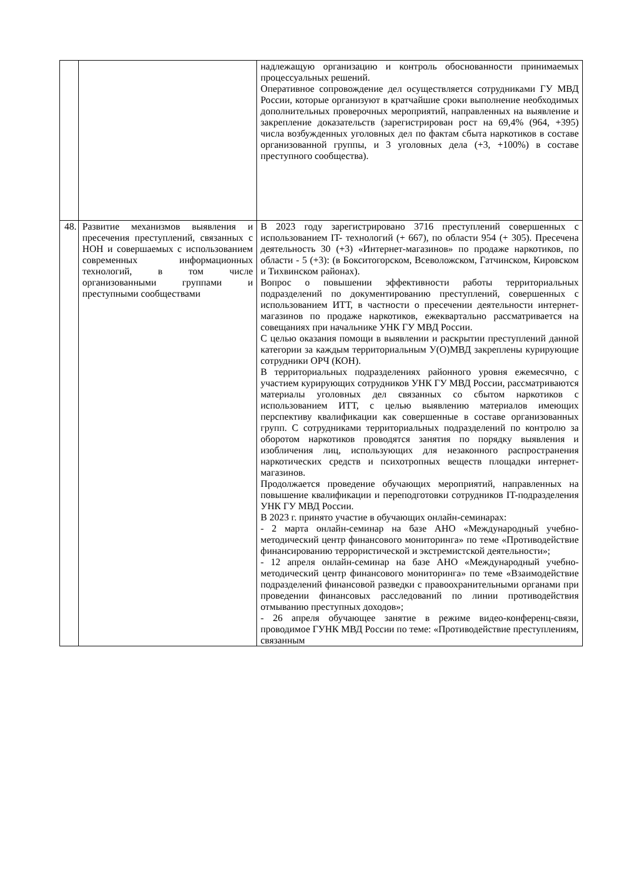| | | надлежащую организацию и контроль обоснованности принимаемых процессуальных решений. Оперативное сопровождение дел осуществляется сотрудниками ГУ МВД России, которые организуют в кратчайшие сроки выполнение необходимых дополнительных проверочных мероприятий, направленных на выявление и закрепление доказательств (зарегистрирован рост на 69,4% (964, +395) числа возбужденных уголовных дел по фактам сбыта наркотиков в составе организованной группы, и 3 уголовных дела (+3, +100%) в составе преступного сообщества). |
| 48. | Развитие механизмов выявления и пресечения преступлений, связанных с НОН и совершаемых с использованием современных информационных технологий, в том числе организованными группами и преступными сообществами | В 2023 году зарегистрировано 3716 преступлений совершенных с использованием IT- технологий (+ 667), по области 954 (+ 305). Пресечена деятельность 30 (+3) «Интернет-магазинов» по продаже наркотиков, по области - 5 (+3): (в Бокситогорском, Всеволожском, Гатчинском, Кировском и Тихвинском районах). Вопрос о повышении эффективности работы территориальных подразделений по документированию преступлений, совершенных с использованием ИТТ, в частности о пресечении деятельности интернет-магазинов по продаже наркотиков, ежеквартально рассматривается на совещаниях при начальнике УНК ГУ МВД России. С целью оказания помощи в выявлении и раскрытии преступлений данной категории за каждым территориальным У(О)МВД закреплены курирующие сотрудники ОРЧ (КОН). В территориальных подразделениях районного уровня ежемесячно, с участием курирующих сотрудников УНК ГУ МВД России, рассматриваются материалы уголовных дел связанных со сбытом наркотиков с использованием ИТТ, с целью выявлению материалов имеющих перспективу квалификации как совершенные в составе организованных групп. С сотрудниками территориальных подразделений по контролю за оборотом наркотиков проводятся занятия по порядку выявления и изобличения лиц, использующих для незаконного распространения наркотических средств и психотропных веществ площадки интернет-магазинов. Продолжается проведение обучающих мероприятий, направленных на повышение квалификации и переподготовки сотрудников IT-подразделения УНК ГУ МВД России. В 2023 г. принято участие в обучающих онлайн-семинарах: - 2 марта онлайн-семинар на базе АНО «Международный учебно-методический центр финансового мониторинга» по теме «Противодействие финансированию террористической и экстремистской деятельности»; - 12 апреля онлайн-семинар на базе АНО «Международный учебно-методический центр финансового мониторинга» по теме «Взаимодействие подразделений финансовой разведки с правоохранительными органами при проведении финансовых расследований по линии противодействия отмыванию преступных доходов»; - 26 апреля обучающее занятие в режиме видео-конференц-связи, проводимое ГУНК МВД России по теме: «Противодействие преступлениям, связанным |